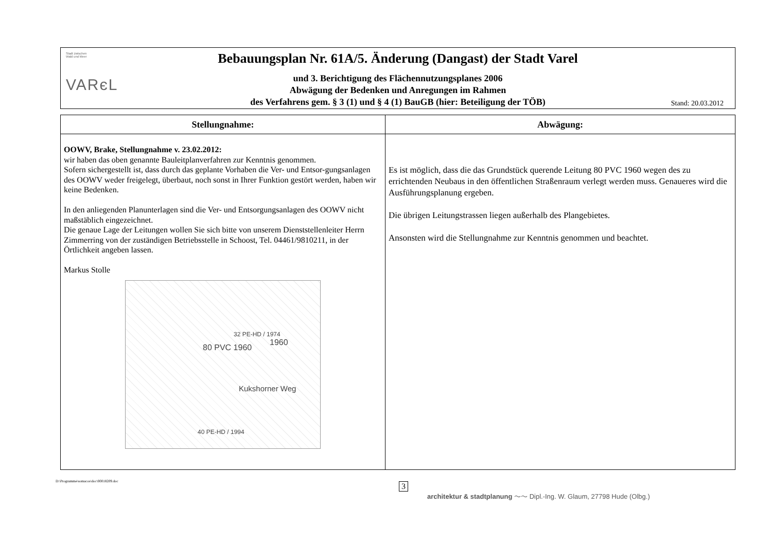Stadt zwischen
Wald und Meer
VARєL
Bebauungsplan Nr. 61A/5. Änderung (Dangast) der Stadt Varel
und 3. Berichtigung des Flächennutzungsplanes 2006
Abwägung der Bedenken und Anregungen im Rahmen
des Verfahrens gem. § 3 (1) und § 4 (1) BauGB (hier: Beteiligung der TÖB)
Stand: 20.03.2012
| Stellungnahme: | Abwägung: |
| --- | --- |
| OOWV, Brake, Stellungnahme v. 23.02.2012: wir haben das oben genannte Bauleitplanverfahren zur Kenntnis genommen. Sofern sichergestellt ist, dass durch das geplante Vorhaben die Ver- und Entsor-gungsanlagen des OOWV weder freigelegt, überbaut, noch sonst in Ihrer Funktion gestört werden, haben wir keine Bedenken. In den anliegenden Planunterlagen sind die Ver- und Entsorgungsanlagen des OOWV nicht maßstäblich eingezeichnet. Die genaue Lage der Leitungen wollen Sie sich bitte von unserem Dienststellenleiter Herrn Zimmerring von der zuständigen Betriebsstelle in Schoost, Tel. 04461/9810211, in der Örtlichkeit angeben lassen. Markus Stolle 80 PVC 1960 32 PE-HD / 1974 1960 Kukshorner Weg 40 PE-HD / 1994 | Es ist möglich, dass die das Grundstück querende Leitung 80 PVC 1960 wegen des zu errichtenden Neubaus in den öffentlichen Straßenraum verlegt werden muss. Genaueres wird die Ausführungsplanung ergeben. Die übrigen Leitungstrassen liegen außerhalb des Plangebietes. Ansonsten wird die Stellungnahme zur Kenntnis genommen und beachtet. |
D:\Programme\somacos\doc\00018209.doc
3
architektur & stadtplanung ～～ Dipl.-Ing. W. Glaum, 27798 Hude (Olbg.)